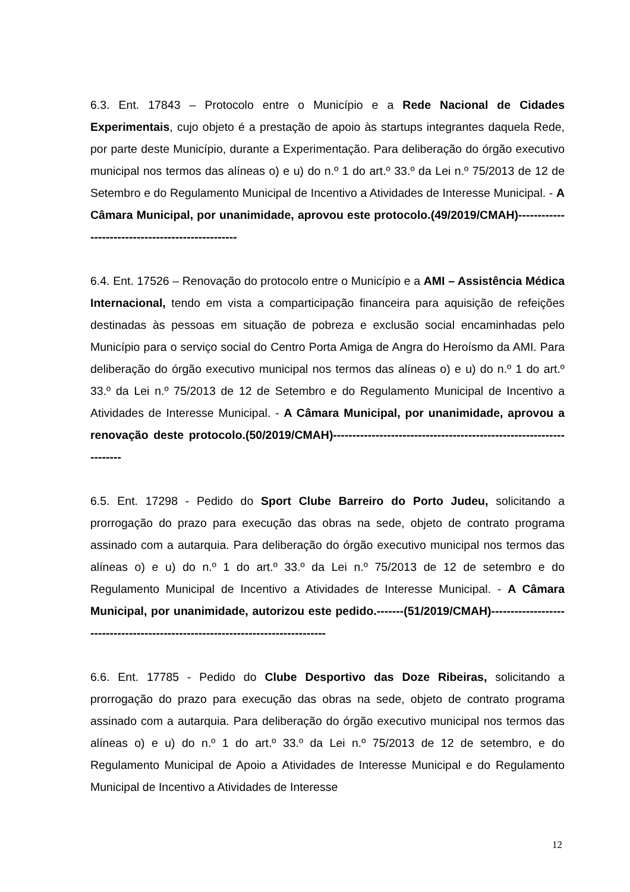6.3. Ent. 17843 – Protocolo entre o Município e a Rede Nacional de Cidades Experimentais, cujo objeto é a prestação de apoio às startups integrantes daquela Rede, por parte deste Município, durante a Experimentação. Para deliberação do órgão executivo municipal nos termos das alíneas o) e u) do n.º 1 do art.º 33.º da Lei n.º 75/2013 de 12 de Setembro e do Regulamento Municipal de Incentivo a Atividades de Interesse Municipal. - A Câmara Municipal, por unanimidade, aprovou este protocolo.(49/2019/CMAH)--------------------------------------------------
6.4. Ent. 17526 – Renovação do protocolo entre o Município e a AMI – Assistência Médica Internacional, tendo em vista a comparticipação financeira para aquisição de refeições destinadas às pessoas em situação de pobreza e exclusão social encaminhadas pelo Município para o serviço social do Centro Porta Amiga de Angra do Heroísmo da AMI. Para deliberação do órgão executivo municipal nos termos das alíneas o) e u) do n.º 1 do art.º 33.º da Lei n.º 75/2013 de 12 de Setembro e do Regulamento Municipal de Incentivo a Atividades de Interesse Municipal. - A Câmara Municipal, por unanimidade, aprovou a renovação deste protocolo.(50/2019/CMAH)--------------------------------------------------------------------
6.5. Ent. 17298 - Pedido do Sport Clube Barreiro do Porto Judeu, solicitando a prorrogação do prazo para execução das obras na sede, objeto de contrato programa assinado com a autarquia. Para deliberação do órgão executivo municipal nos termos das alíneas o) e u) do n.º 1 do art.º 33.º da Lei n.º 75/2013 de 12 de setembro e do Regulamento Municipal de Incentivo a Atividades de Interesse Municipal. - A Câmara Municipal, por unanimidade, autorizou este pedido.-------(51/2019/CMAH)--------------------------------------------------------------------------------
6.6. Ent. 17785 - Pedido do Clube Desportivo das Doze Ribeiras, solicitando a prorrogação do prazo para execução das obras na sede, objeto de contrato programa assinado com a autarquia. Para deliberação do órgão executivo municipal nos termos das alíneas o) e u) do n.º 1 do art.º 33.º da Lei n.º 75/2013 de 12 de setembro, e do Regulamento Municipal de Apoio a Atividades de Interesse Municipal e do Regulamento Municipal de Incentivo a Atividades de Interesse
12